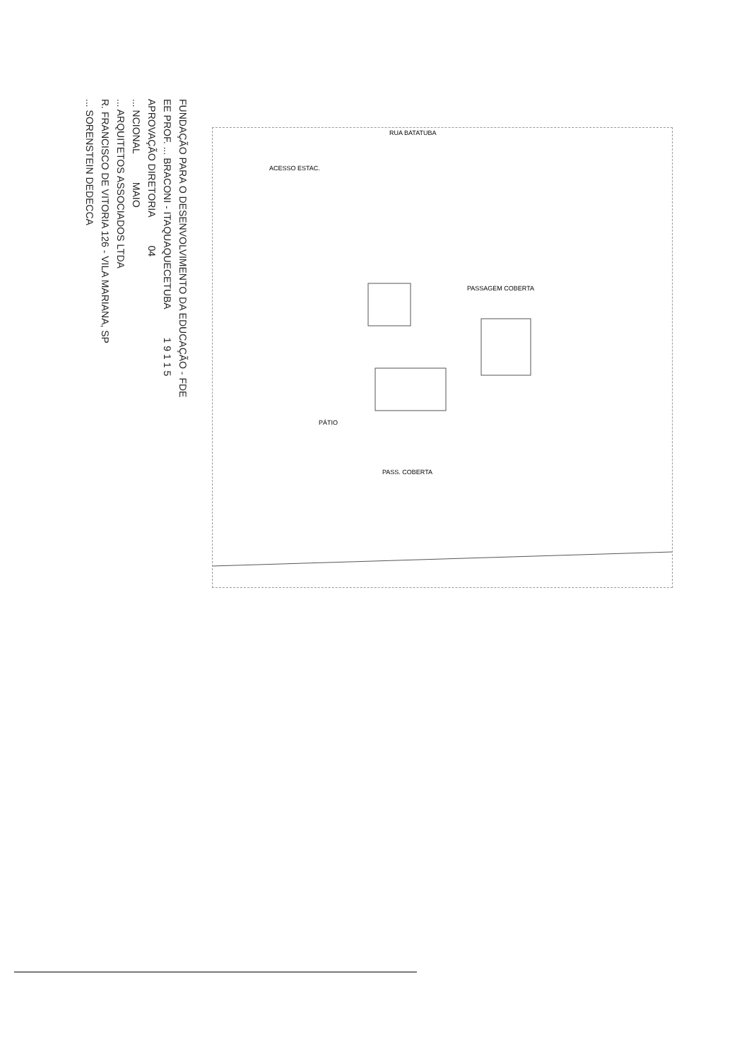FUNDAÇÃO PARA O DESENVOLVIMENTO DA EDUCAÇÃO - FDE
EE PROF. ... BRACONI - ITAQUAQUECETUBA 1 9 1 1 5
APROVAÇÃO DIRETORIA 04
... NCIONAL MAIO
... ARQUITETOS ASSOCIADOS LTDA
R. FRANCISCO DE VITORIA 126 - VILA MARIANA, SP
... SORENSTEIN DEDECCA
PASS. COBERTA
PÁTIO
PASSAGEM COBERTA
RUA BATATUBA
ACESSO ESTAC.